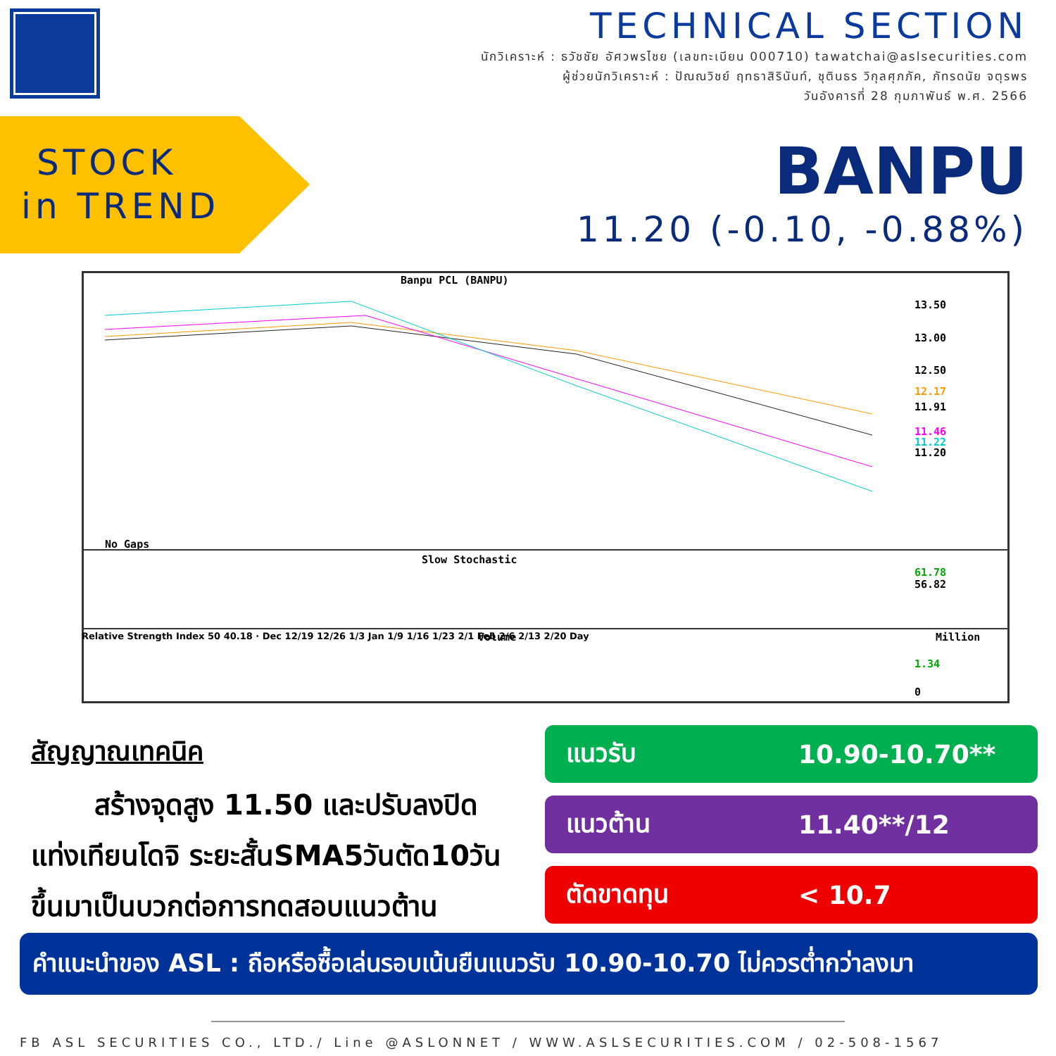TECHNICAL SECTION
นักวิเคราะห์ : ธวัชชัย อัศวพรไชย (เลขทะเบียน 000710) tawatchai@aslsecurities.com
ผู้ช่วยนักวิเคราะห์ : ปัณณวิชย์ ฤทธาสิรินันท์, ชุตินธร วิกุลศุภภัค, ภัทรดนัย จตุรพร
วันอังคารที่ 28 กุมภาพันธ์ พ.ศ. 2566
STOCK
in TREND
BANPU
11.20 (-0.10, -0.88%)
Banpu PCL (BANPU)
13.50
13.00
12.50
12.17
11.91
11.46
11.22
11.20
No Gaps
Slow Stochastic
61.78
56.82
Volume
Million
1.34
0
Relative Strength Index 50 40.18 · Dec 12/19 12/26 1/3 Jan 1/9 1/16 1/23 2/1 Feb 2/6 2/13 2/20 Day
สัญญาณเทคนิค
สร้างจุดสูง 11.50 และปรับลงปิดแท่งเทียนโดจิ ระยะสั้นSMA5วันตัด10วันขึ้นมาเป็นบวกต่อการทดสอบแนวต้าน
แนวรับ 10.90-10.70**
แนวต้าน 11.40**/12
ตัดขาดทุน < 10.7
คำแนะนำของ ASL : ถือหรือซื้อเล่นรอบเน้นยืนแนวรับ 10.90-10.70 ไม่ควรต่ำกว่าลงมา
FB ASL SECURITIES CO., LTD./ Line @ASLONNET / WWW.ASLSECURITIES.COM / 02-508-1567